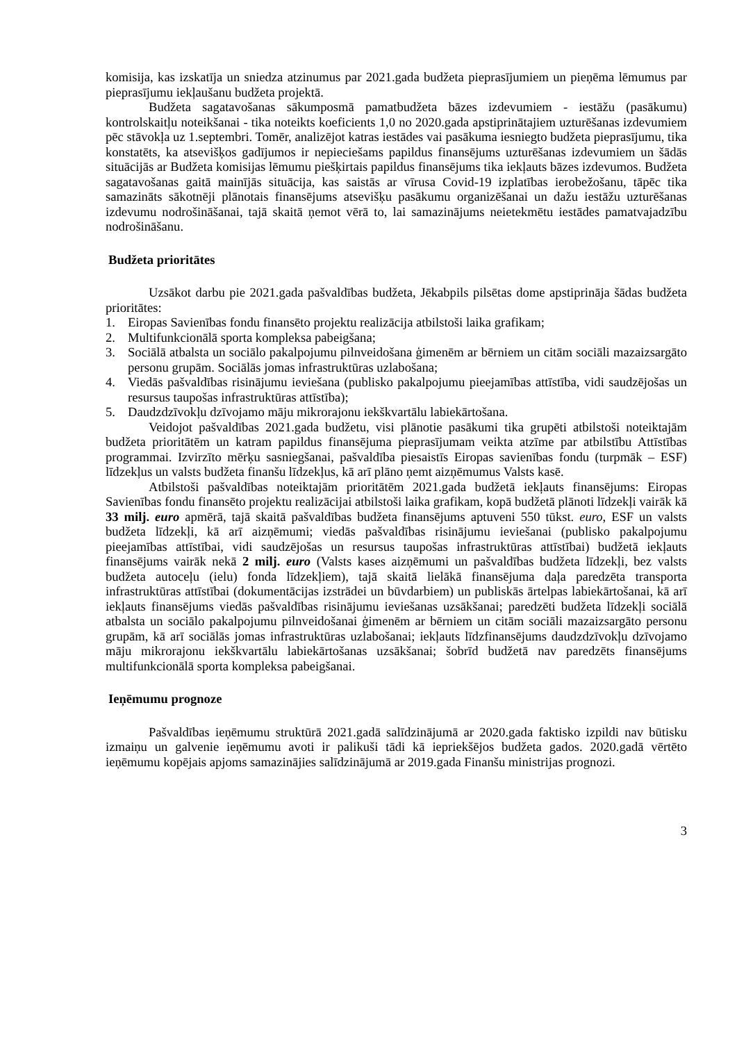komisija, kas izskatīja un sniedza atzinumus par 2021.gada budžeta pieprasījumiem un pieņēma lēmumus par pieprasījumu iekļaušanu budžeta projektā.
Budžeta sagatavošanas sākumposmā pamatbudžeta bāzes izdevumiem - iestāžu (pasākumu) kontrolskaitļu noteikšanai - tika noteikts koeficients 1,0 no 2020.gada apstiprinātajiem uzturēšanas izdevumiem pēc stāvokļa uz 1.septembri. Tomēr, analizējot katras iestādes vai pasākuma iesniegto budžeta pieprasījumu, tika konstatēts, ka atsevišķos gadījumos ir nepieciešams papildus finansējums uzturēšanas izdevumiem un šādās situācijās ar Budžeta komisijas lēmumu piešķirtais papildus finansējums tika iekļauts bāzes izdevumos. Budžeta sagatavošanas gaitā mainījās situācija, kas saistās ar vīrusa Covid-19 izplatības ierobežošanu, tāpēc tika samazināts sākotnēji plānotais finansējums atsevišķu pasākumu organizēšanai un dažu iestāžu uzturēšanas izdevumu nodrošināšanai, tajā skaitā ņemot vērā to, lai samazinājums neietekmētu iestādes pamatvajadzību nodrošināšanu.
Budžeta prioritātes
Uzsākot darbu pie 2021.gada pašvaldības budžeta, Jēkabpils pilsētas dome apstiprināja šādas budžeta prioritātes:
1. Eiropas Savienības fondu finansēto projektu realizācija atbilstoši laika grafikam;
2. Multifunkcionālā sporta kompleksa pabeigšana;
3. Sociālā atbalsta un sociālo pakalpojumu pilnveidošana ģimenēm ar bērniem un citām sociāli mazaizsargāto personu grupām. Sociālās jomas infrastruktūras uzlabošana;
4. Viedās pašvaldības risinājumu ieviešana (publisko pakalpojumu pieejamības attīstība, vidi saudzējošas un resursus taupošas infrastruktūras attīstība);
5. Daudzdzīvokļu dzīvojamo māju mikrorajonu iekškvartālu labiekārtošana.
Veidojot pašvaldības 2021.gada budžetu, visi plānotie pasākumi tika grupēti atbilstoši noteiktajām budžeta prioritātēm un katram papildus finansējuma pieprasījumam veikta atzīme par atbilstību Attīstības programmai. Izvirzīto mērķu sasniegšanai, pašvaldība piesaistīs Eiropas savienības fondu (turpmāk – ESF) līdzekļus un valsts budžeta finanšu līdzekļus, kā arī plāno ņemt aizņēmumus Valsts kasē.
Atbilstoši pašvaldības noteiktajām prioritātēm 2021.gada budžetā iekļauts finansējums: Eiropas Savienības fondu finansēto projektu realizācijai atbilstoši laika grafikam, kopā budžetā plānoti līdzekļi vairāk kā 33 milj. euro apmērā, tajā skaitā pašvaldības budžeta finansējums aptuveni 550 tūkst. euro, ESF un valsts budžeta līdzekļi, kā arī aizņēmumi; viedās pašvaldības risinājumu ieviešanai (publisko pakalpojumu pieejamības attīstībai, vidi saudzējošas un resursus taupošas infrastruktūras attīstībai) budžetā iekļauts finansējums vairāk nekā 2 milj. euro (Valsts kases aizņēmumi un pašvaldības budžeta līdzekļi, bez valsts budžeta autoceļu (ielu) fonda līdzekļiem), tajā skaitā lielākā finansējuma daļa paredzēta transporta infrastruktūras attīstībai (dokumentācijas izstrādei un būvdarbiem) un publiskās ārtelpas labiekārtošanai, kā arī iekļauts finansējums viedās pašvaldības risinājumu ieviešanas uzsākšanai; paredzēti budžeta līdzekļi sociālā atbalsta un sociālo pakalpojumu pilnveidošanai ģimenēm ar bērniem un citām sociāli mazaizsargāto personu grupām, kā arī sociālās jomas infrastruktūras uzlabošanai; iekļauts līdzfinansējums daudzdzīvokļu dzīvojamo māju mikrorajonu iekškvartālu labiekārtošanas uzsākšanai; šobrīd budžetā nav paredzēts finansējums multifunkcionālā sporta kompleksa pabeigšanai.
Ieņēmumu prognoze
Pašvaldības ieņēmumu struktūrā 2021.gadā salīdzinājumā ar 2020.gada faktisko izpildi nav būtisku izmaiņu un galvenie ieņēmumu avoti ir palikuši tādi kā iepriekšējos budžeta gados. 2020.gadā vērtēto ieņēmumu kopējais apjoms samazinājies salīdzinājumā ar 2019.gada Finanšu ministrijas prognozi.
3